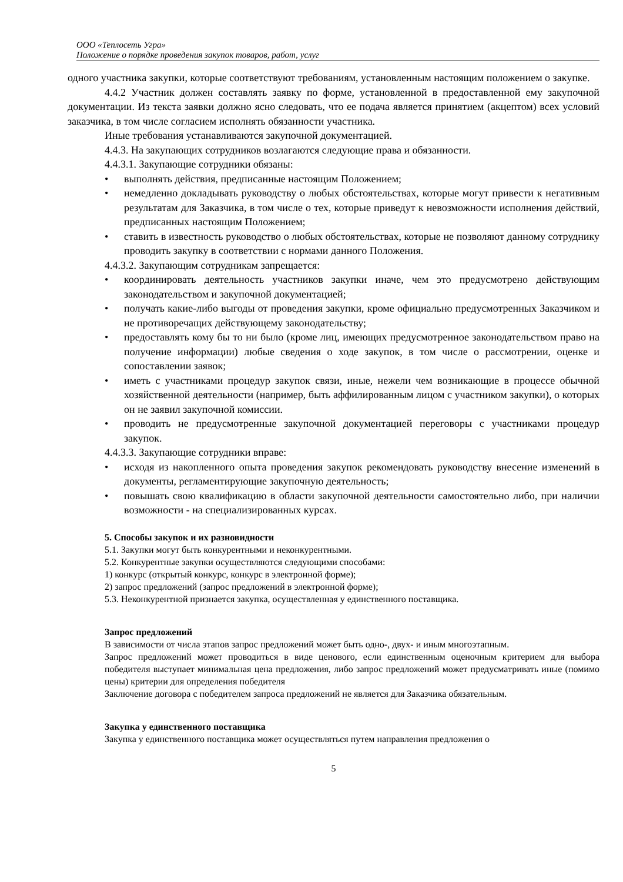ООО «Теплосеть Угра»
Положение о порядке проведения закупок товаров, работ, услуг
одного участника закупки, которые соответствуют требованиям, установленным настоящим положением о закупке.
4.4.2 Участник должен составлять заявку по форме, установленной в предоставленной ему закупочной документации. Из текста заявки должно ясно следовать, что ее подача является принятием (акцептом) всех условий заказчика, в том числе согласием исполнять обязанности участника.
Иные требования устанавливаются закупочной документацией.
4.4.3. На закупающих сотрудников возлагаются следующие права и обязанности.
4.4.3.1. Закупающие сотрудники обязаны:
• выполнять действия, предписанные настоящим Положением;
• немедленно докладывать руководству о любых обстоятельствах, которые могут привести к негативным результатам для Заказчика, в том числе о тех, которые приведут к невозможности исполнения действий, предписанных настоящим Положением;
• ставить в известность руководство о любых обстоятельствах, которые не позволяют данному сотруднику проводить закупку в соответствии с нормами данного Положения.
4.4.3.2. Закупающим сотрудникам запрещается:
• координировать деятельность участников закупки иначе, чем это предусмотрено действующим законодательством и закупочной документацией;
• получать какие-либо выгоды от проведения закупки, кроме официально предусмотренных Заказчиком и не противоречащих действующему законодательству;
• предоставлять кому бы то ни было (кроме лиц, имеющих предусмотренное законодательством право на получение информации) любые сведения о ходе закупок, в том числе о рассмотрении, оценке и сопоставлении заявок;
• иметь с участниками процедур закупок связи, иные, нежели чем возникающие в процессе обычной хозяйственной деятельности (например, быть аффилированным лицом с участником закупки), о которых он не заявил закупочной комиссии.
• проводить не предусмотренные закупочной документацией переговоры с участниками процедур закупок.
4.4.3.3. Закупающие сотрудники вправе:
• исходя из накопленного опыта проведения закупок рекомендовать руководству внесение изменений в документы, регламентирующие закупочную деятельность;
• повышать свою квалификацию в области закупочной деятельности самостоятельно либо, при наличии возможности - на специализированных курсах.
5. Способы закупок и их разновидности
5.1. Закупки могут быть конкурентными и неконкурентными.
5.2. Конкурентные закупки осуществляются следующими способами:
1) конкурс (открытый конкурс, конкурс в электронной форме);
2) запрос предложений (запрос предложений в электронной форме);
5.3. Неконкурентной признается закупка, осуществленная у единственного поставщика.
Запрос предложений
В зависимости от числа этапов запрос предложений может быть одно-, двух- и иным многоэтапным.
Запрос предложений может проводиться в виде ценового, если единственным оценочным критерием для выбора победителя выступает минимальная цена предложения, либо запрос предложений может предусматривать иные (помимо цены) критерии для определения победителя
Заключение договора с победителем запроса предложений не является для Заказчика обязательным.
Закупка у единственного поставщика
Закупка у единственного поставщика может осуществляться путем направления предложения о
5